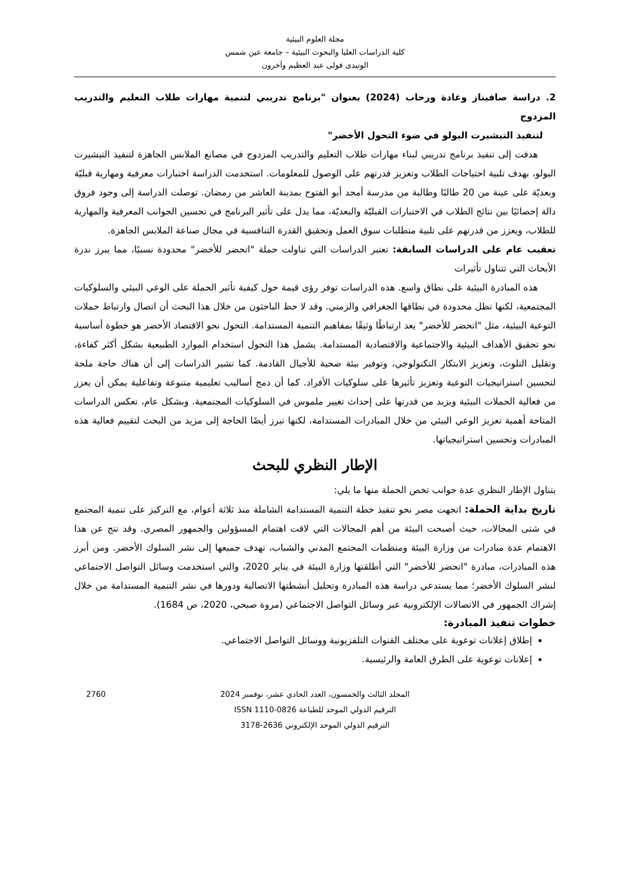مجلة العلوم البيئية
كلية الدراسات العليا والبحوث البيئية – جامعة عين شمس
الوتيدى فولى عبد العظيم وآخرون
2. دراسة صافيناز وغادة ورحاب (2024) بعنوان "برنامج تدريبي لتنمية مهارات طلاب التعليم والتدريب المزدوج
لتنفيذ التيشيرت البولو في ضوء التحول الأخضر"
هدفت إلى تنفيذ برنامج تدريبي لبناء مهارات طلاب التعليم والتدريب المزدوج في مصانع الملابس الجاهزة لتنفيذ التيشيرت البولو، بهدف تلبية احتياجات الطلاب وتعزيز قدرتهم على الوصول للمعلومات. استخدمت الدراسة اختبارات معرفية ومهارية قبليّة وبعديّة على عينة من 20 طالبًا وطالبة من مدرسة أمجد أبو الفتوح بمدينة العاشر من رمضان. توصلت الدراسة إلى وجود فروق دالة إحصائيًا بين نتائج الطلاب في الاختبارات القبليّة والبعديّة، مما يدل على تأثير البرنامج في تحسين الجوانب المعرفية والمهارية للطلاب، ويعزز من قدرتهم على تلبية متطلبات سوق العمل وتحقيق القدرة التنافسية في مجال صناعة الملابس الجاهزة.
تعقيب عام على الدراسات السابقة: تعتبر الدراسات التي تناولت حملة "اتحضر للأخضر" محدودة نسبيًا، مما يبرز ندرة الأبحاث التي تتناول تأثيرات
هذه المبادرة البيئية على نطاق واسع. هذه الدراسات توفر رؤى قيمة حول كيفية تأثير الحملة على الوعي البيئي والسلوكيات المجتمعية، لكنها تظل محدودة في نطاقها الجغرافي والزمني. وقد لا حظ الباحثون من خلال هذا البحث أن اتصال وارتباط حملات التوعية البيئية، مثل "اتحضر للأخضر" يعد ارتباطًا وثيقًا بمفاهيم التنمية المستدامة. التحول نحو الاقتصاد الأخضر هو خطوة أساسية نحو تحقيق الأهداف البيئية والاجتماعية والاقتصادية المستدامة. يشمل هذا التحول استخدام الموارد الطبيعية بشكل أكثر كفاءة، وتقليل التلوث، وتعزيز الابتكار التكنولوجي، وتوفير بيئة صحية للأجيال القادمة. كما تشير الدراسات إلى أن هناك حاجة ملحة لتحسين استراتيجيات التوعية وتعزيز تأثيرها على سلوكيات الأفراد. كما أن دمج أساليب تعليمية متنوعة وتفاعلية يمكن أن يعزز من فعالية الحملات البيئية ويزيد من قدرتها على إحداث تغيير ملموس في السلوكيات المجتمعية. وبشكل عام، تعكس الدراسات المتاحة أهمية تعزيز الوعي البيئي من خلال المبادرات المستدامة، لكنها تبرز أيضًا الحاجة إلى مزيد من البحث لتقييم فعالية هذه المبادرات وتحسين استراتيجياتها.
الإطار النظري للبحث
يتناول الإطار النظري عدة جوانب تخص الحملة منها ما يلي:
تاريخ بداية الحملة: اتجهت مصر نحو تنفيذ خطة التنمية المستدامة الشاملة منذ ثلاثة أعوام، مع التركيز على تنمية المجتمع في شتى المجالات، حيث أصبحت البيئة من أهم المجالات التي لاقت اهتمام المسؤولين والجمهور المصري. وقد نتج عن هذا الاهتمام عدة مبادرات من وزارة البيئة ومنظمات المجتمع المدني والشباب، تهدف جميعها إلى نشر السلوك الأخضر. ومن أبرز هذه المبادرات، مبادرة "اتحضر للأخضر" التي أطلقتها وزارة البيئة في يناير 2020، والتي استخدمت وسائل التواصل الاجتماعي لنشر السلوك الأخضر؛ مما يستدعي دراسة هذه المبادرة وتحليل أنشطتها الاتصالية ودورها في نشر التنمية المستدامة من خلال إشراك الجمهور في الاتصالات الإلكترونية عبر وسائل التواصل الاجتماعي (مروة صبحي، 2020، ص 1684).
خطوات تنفيذ المبادرة:
إطلاق إعلانات توعوية على مختلف القنوات التلفزيونية ووسائل التواصل الاجتماعي.
إعلانات توعوية على الطرق العامة والرئيسية.
2760 المجلد الثالث والخمسون، العدد الحادي عشر، نوفمبر 2024
الترقيم الدولي الموحد للطباعة ISSN 1110-0826
الترقيم الدولي الموحد الإلكتروني 2636-3178